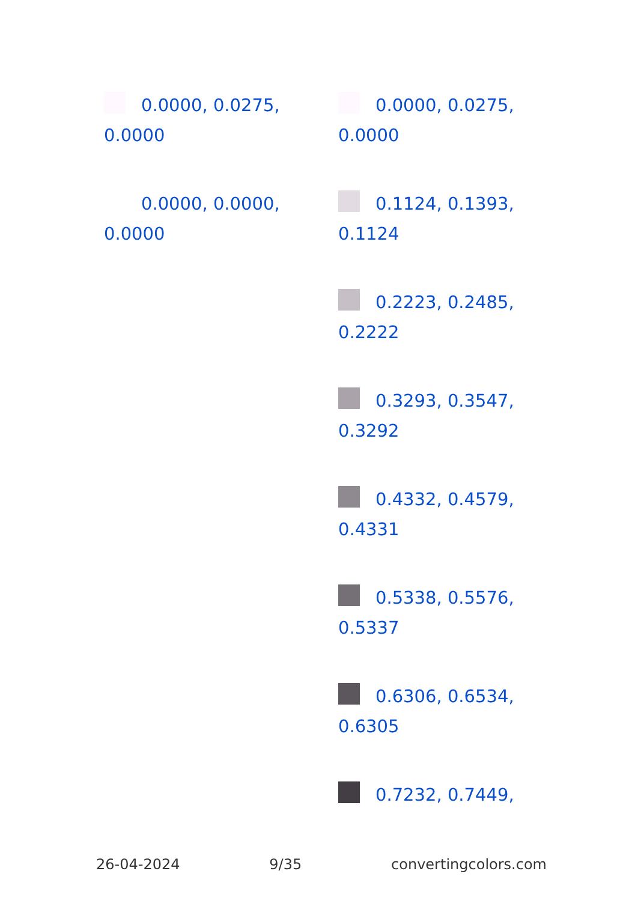0.0000, 0.0275, 0.0000
0.0000, 0.0000, 0.0000
0.0000, 0.0275, 0.0000
0.1124, 0.1393, 0.1124
0.2223, 0.2485, 0.2222
0.3293, 0.3547, 0.3292
0.4332, 0.4579, 0.4331
0.5338, 0.5576, 0.5337
0.6306, 0.6534, 0.6305
0.7232, 0.7449,
26-04-2024 9/35 convertingcolors.com